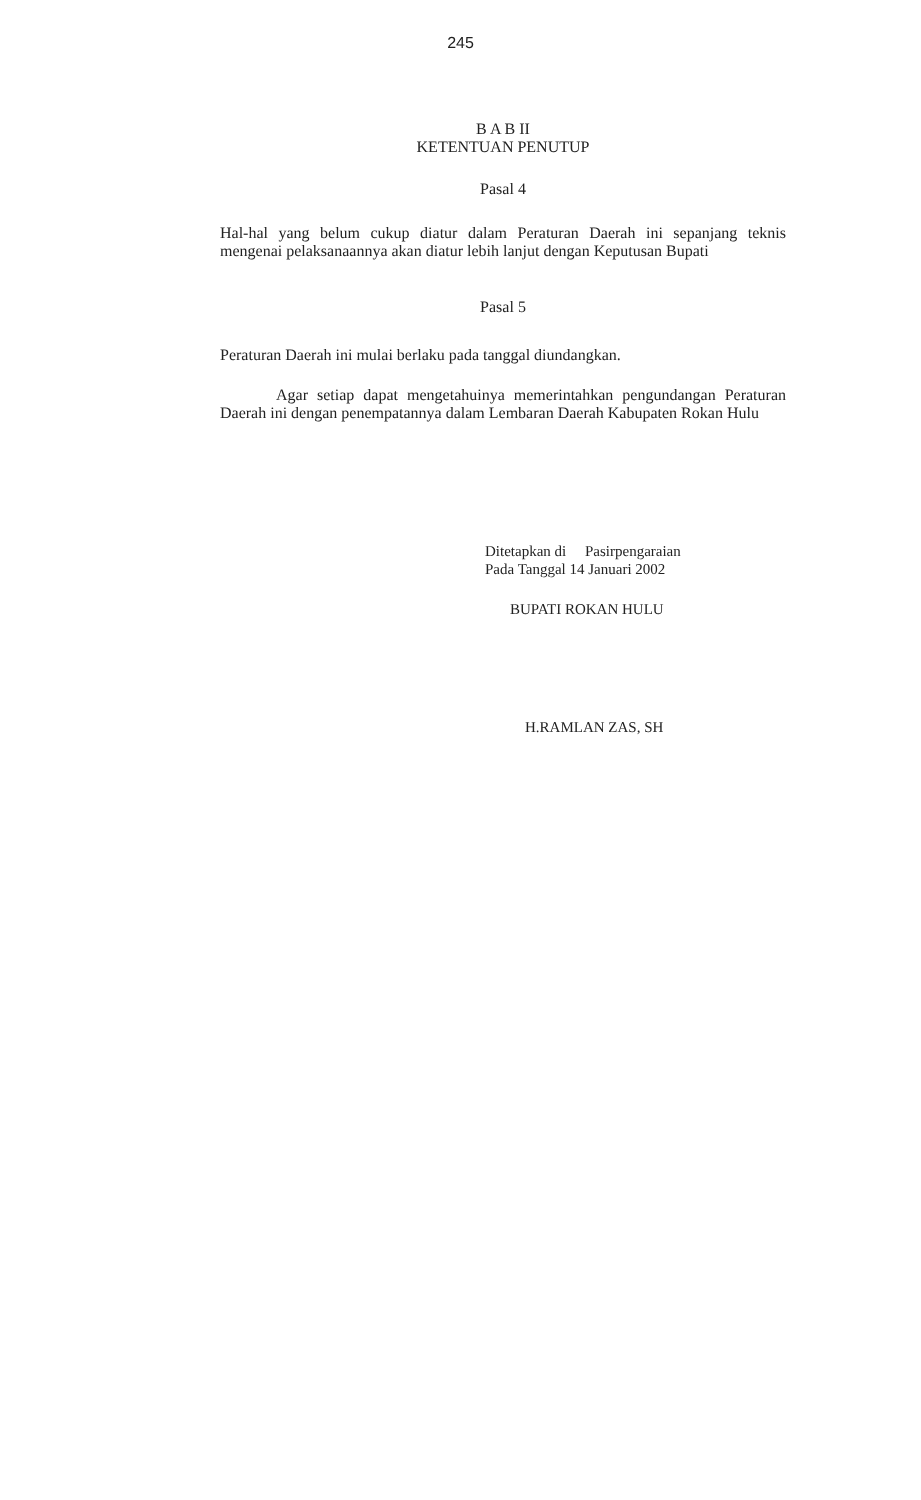245
B A B II
KETENTUAN PENUTUP
Pasal 4
Hal-hal yang belum cukup diatur dalam Peraturan Daerah ini sepanjang teknis mengenai pelaksanaannya akan diatur lebih lanjut dengan Keputusan Bupati
Pasal 5
Peraturan Daerah ini mulai berlaku pada tanggal diundangkan.
Agar setiap dapat mengetahuinya memerintahkan pengundangan Peraturan Daerah ini dengan penempatannya dalam Lembaran Daerah Kabupaten Rokan Hulu
Ditetapkan di Pasirpengaraian
Pada Tanggal 14 Januari 2002
BUPATI ROKAN HULU
H.RAMLAN ZAS, SH